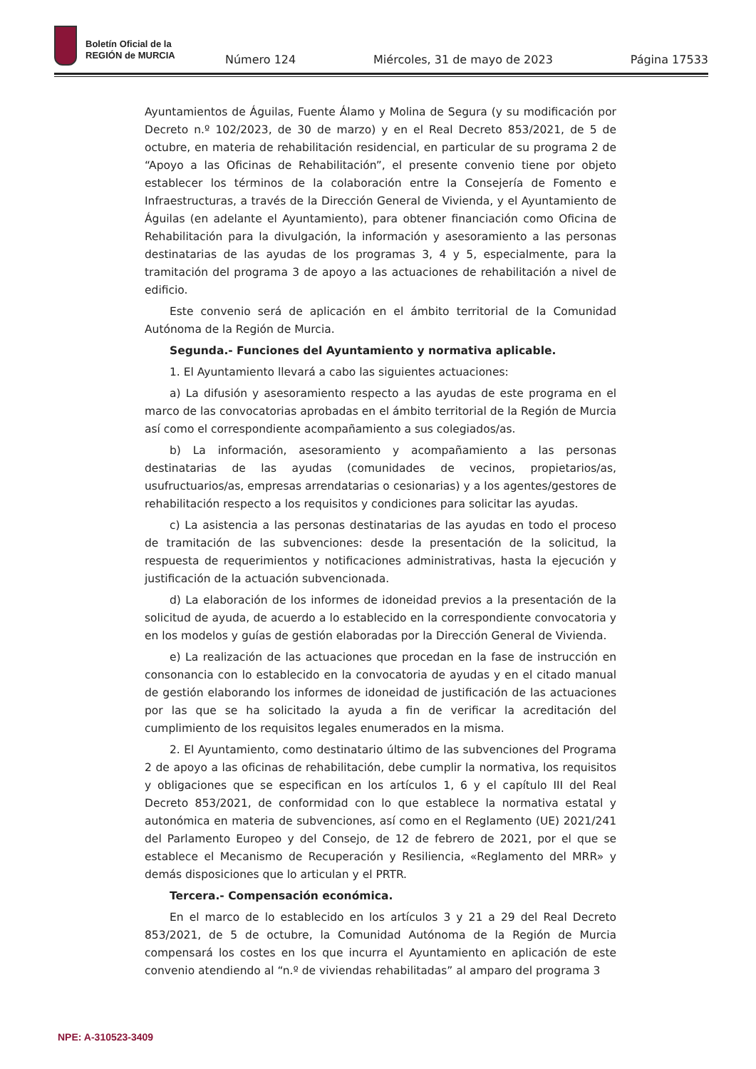Boletín Oficial de la
REGIÓN de MURCIA
Número 124 Miércoles, 31 de mayo de 2023 Página 17533
Ayuntamientos de Águilas, Fuente Álamo y Molina de Segura (y su modificación por Decreto n.º 102/2023, de 30 de marzo) y en el Real Decreto 853/2021, de 5 de octubre, en materia de rehabilitación residencial, en particular de su programa 2 de “Apoyo a las Oficinas de Rehabilitación”, el presente convenio tiene por objeto establecer los términos de la colaboración entre la Consejería de Fomento e Infraestructuras, a través de la Dirección General de Vivienda, y el Ayuntamiento de Águilas (en adelante el Ayuntamiento), para obtener financiación como Oficina de Rehabilitación para la divulgación, la información y asesoramiento a las personas destinatarias de las ayudas de los programas 3, 4 y 5, especialmente, para la tramitación del programa 3 de apoyo a las actuaciones de rehabilitación a nivel de edificio.
Este convenio será de aplicación en el ámbito territorial de la Comunidad Autónoma de la Región de Murcia.
Segunda.- Funciones del Ayuntamiento y normativa aplicable.
1. El Ayuntamiento llevará a cabo las siguientes actuaciones:
a) La difusión y asesoramiento respecto a las ayudas de este programa en el marco de las convocatorias aprobadas en el ámbito territorial de la Región de Murcia así como el correspondiente acompañamiento a sus colegiados/as.
b) La información, asesoramiento y acompañamiento a las personas destinatarias de las ayudas (comunidades de vecinos, propietarios/as, usufructuarios/as, empresas arrendatarias o cesionarias) y a los agentes/gestores de rehabilitación respecto a los requisitos y condiciones para solicitar las ayudas.
c) La asistencia a las personas destinatarias de las ayudas en todo el proceso de tramitación de las subvenciones: desde la presentación de la solicitud, la respuesta de requerimientos y notificaciones administrativas, hasta la ejecución y justificación de la actuación subvencionada.
d) La elaboración de los informes de idoneidad previos a la presentación de la solicitud de ayuda, de acuerdo a lo establecido en la correspondiente convocatoria y en los modelos y guías de gestión elaboradas por la Dirección General de Vivienda.
e) La realización de las actuaciones que procedan en la fase de instrucción en consonancia con lo establecido en la convocatoria de ayudas y en el citado manual de gestión elaborando los informes de idoneidad de justificación de las actuaciones por las que se ha solicitado la ayuda a fin de verificar la acreditación del cumplimiento de los requisitos legales enumerados en la misma.
2. El Ayuntamiento, como destinatario último de las subvenciones del Programa 2 de apoyo a las oficinas de rehabilitación, debe cumplir la normativa, los requisitos y obligaciones que se especifican en los artículos 1, 6 y el capítulo III del Real Decreto 853/2021, de conformidad con lo que establece la normativa estatal y autonómica en materia de subvenciones, así como en el Reglamento (UE) 2021/241 del Parlamento Europeo y del Consejo, de 12 de febrero de 2021, por el que se establece el Mecanismo de Recuperación y Resiliencia, «Reglamento del MRR» y demás disposiciones que lo articulan y el PRTR.
Tercera.- Compensación económica.
En el marco de lo establecido en los artículos 3 y 21 a 29 del Real Decreto 853/2021, de 5 de octubre, la Comunidad Autónoma de la Región de Murcia compensará los costes en los que incurra el Ayuntamiento en aplicación de este convenio atendiendo al “n.º de viviendas rehabilitadas” al amparo del programa 3
NPE: A-310523-3409